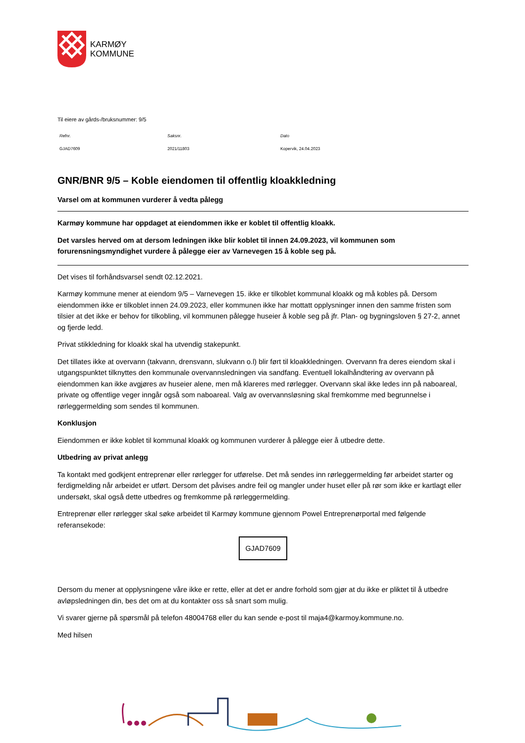KARMØY
KOMMUNE
Til eiere av gårds-/bruksnummer: 9/5
| Refnr. | Saksnr. | Dato |
| --- | --- | --- |
| GJAD7609 | 2021/11803 | Kopervik, 24.04.2023 |
GNR/BNR 9/5 – Koble eiendomen til offentlig kloakkledning
Varsel om at kommunen vurderer å vedta pålegg
Karmøy kommune har oppdaget at eiendommen ikke er koblet til offentlig kloakk.
Det varsles herved om at dersom ledningen ikke blir koblet til innen 24.09.2023, vil kommunen som forurensningsmyndighet vurdere å pålegge eier av Varnevegen 15 å koble seg på.
Det vises til forhåndsvarsel sendt 02.12.2021.
Karmøy kommune mener at eiendom 9/5 – Varnevegen 15. ikke er tilkoblet kommunal kloakk og må kobles på. Dersom eiendommen ikke er tilkoblet innen 24.09.2023, eller kommunen ikke har mottatt opplysninger innen den samme fristen som tilsier at det ikke er behov for tilkobling, vil kommunen pålegge huseier å koble seg på jfr. Plan- og bygningsloven § 27-2, annet og fjerde ledd.
Privat stikkledning for kloakk skal ha utvendig stakepunkt.
Det tillates ikke at overvann (takvann, drensvann, slukvann o.l) blir ført til kloakkledningen. Overvann fra deres eiendom skal i utgangspunktet tilknyttes den kommunale overvannsledningen via sandfang. Eventuell lokalhåndtering av overvann på eiendommen kan ikke avgjøres av huseier alene, men må klareres med rørlegger. Overvann skal ikke ledes inn på naboareal, private og offentlige veger inngår også som naboareal. Valg av overvannsløsning skal fremkomme med begrunnelse i rørleggermelding som sendes til kommunen.
Konklusjon
Eiendommen er ikke koblet til kommunal kloakk og kommunen vurderer å pålegge eier å utbedre dette.
Utbedring av privat anlegg
Ta kontakt med godkjent entreprenør eller rørlegger for utførelse. Det må sendes inn rørleggermelding før arbeidet starter og ferdigmelding når arbeidet er utført. Dersom det påvises andre feil og mangler under huset eller på rør som ikke er kartlagt eller undersøkt, skal også dette utbedres og fremkomme på rørleggermelding.
Entreprenør eller rørlegger skal søke arbeidet til Karmøy kommune gjennom Powel Entreprenørportal med følgende referansekode:
GJAD7609
Dersom du mener at opplysningene våre ikke er rette, eller at det er andre forhold som gjør at du ikke er pliktet til å utbedre avløpsledningen din, bes det om at du kontakter oss så snart som mulig.
Vi svarer gjerne på spørsmål på telefon 48004768 eller du kan sende e-post til maja4@karmoy.kommune.no.
Med hilsen